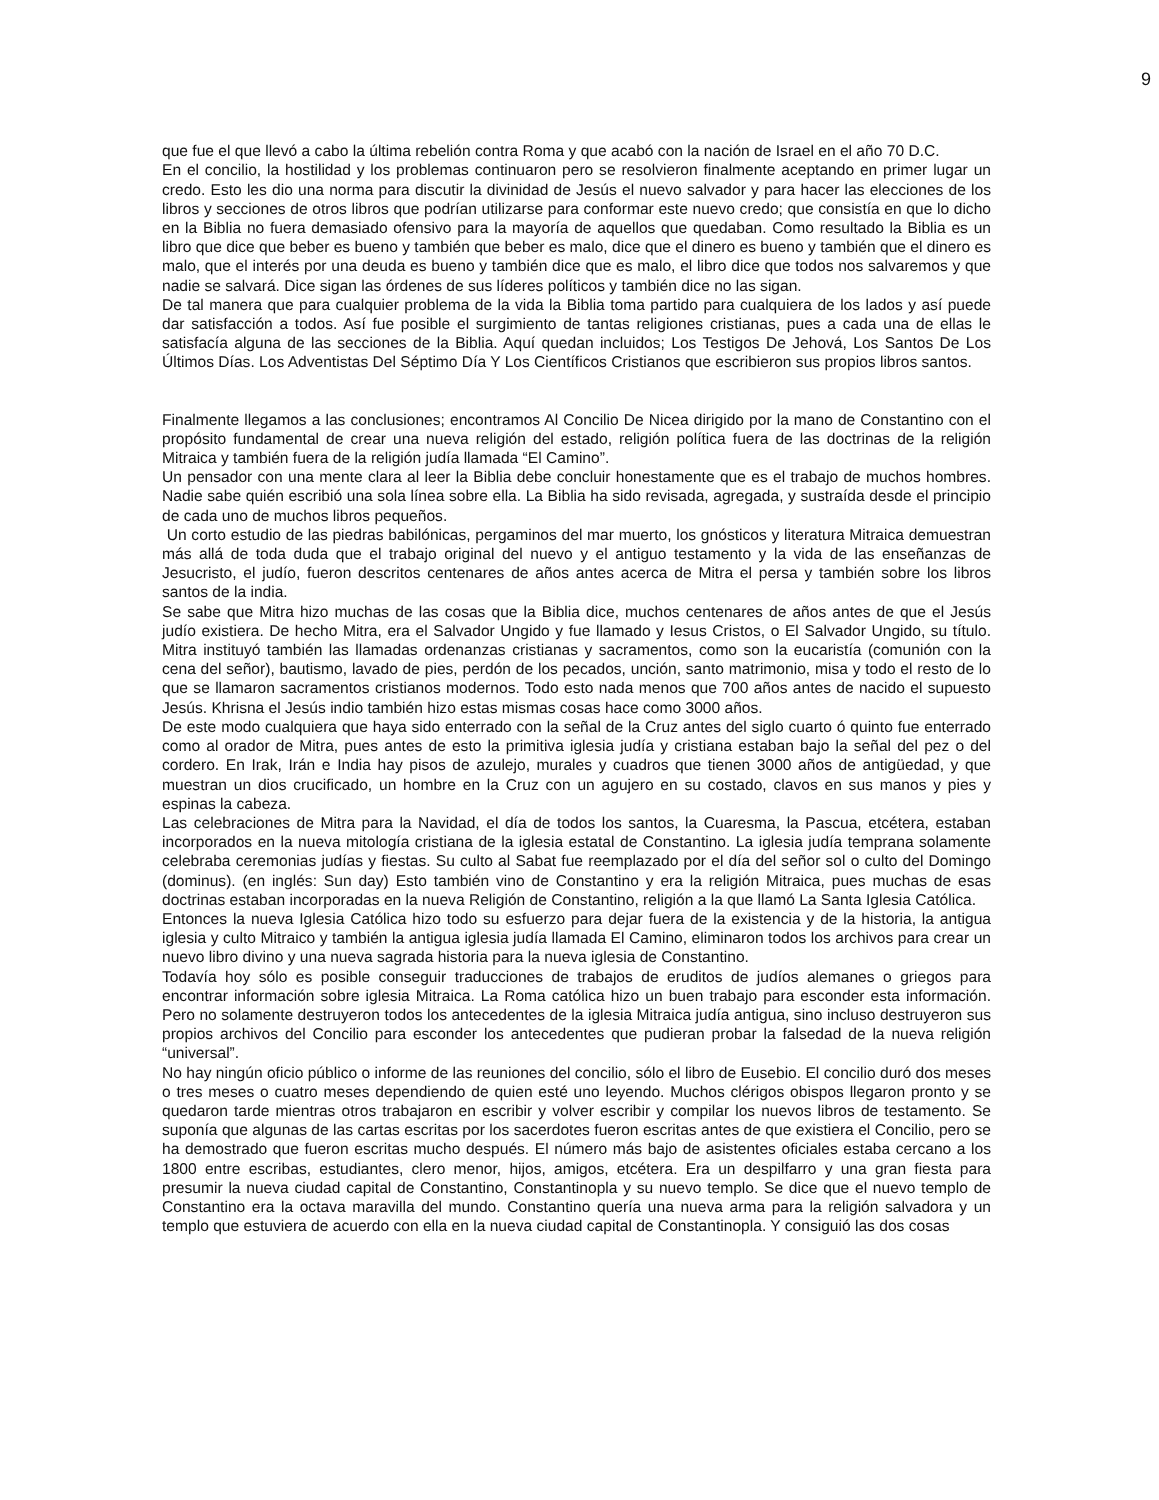9
que fue el que llevó a cabo la última rebelión contra Roma y que acabó con la nación de Israel en el año 70 D.C.
En el concilio, la hostilidad y los problemas continuaron pero se resolvieron finalmente aceptando en primer lugar un credo. Esto les dio una norma para discutir la divinidad de Jesús el nuevo salvador y para hacer las elecciones de los libros y secciones de otros libros que podrían utilizarse para conformar este nuevo credo; que consistía en que lo dicho en la Biblia no fuera demasiado ofensivo para la mayoría de aquellos que quedaban. Como resultado la Biblia es un libro que dice que beber es bueno y también que beber es malo, dice que el dinero es bueno y también que el dinero es malo, que el interés por una deuda es bueno y también dice que es malo, el libro dice que todos nos salvaremos y que nadie se salvará. Dice sigan las órdenes de sus líderes políticos y también dice no las sigan.
De tal manera que para cualquier problema de la vida la Biblia toma partido para cualquiera de los lados y así puede dar satisfacción a todos. Así fue posible el surgimiento de tantas religiones cristianas, pues a cada una de ellas le satisfacía alguna de las secciones de la Biblia. Aquí quedan incluidos; Los Testigos De Jehová, Los Santos De Los Últimos Días. Los Adventistas Del Séptimo Día Y Los Científicos Cristianos que escribieron sus propios libros santos.
Finalmente llegamos a las conclusiones; encontramos Al Concilio De Nicea dirigido por la mano de Constantino con el propósito fundamental de crear una nueva religión del estado, religión política fuera de las doctrinas de la religión Mitraica y también fuera de la religión judía llamada “El Camino”.
Un pensador con una mente clara al leer la Biblia debe concluir honestamente que es el trabajo de muchos hombres. Nadie sabe quién escribió una sola línea sobre ella. La Biblia ha sido revisada, agregada, y sustraída desde el principio de cada uno de muchos libros pequeños.
Un corto estudio de las piedras babilónicas, pergaminos del mar muerto, los gnósticos y literatura Mitraica demuestran más allá de toda duda que el trabajo original del nuevo y el antiguo testamento y la vida de las enseñanzas de Jesucristo, el judío, fueron descritos centenares de años antes acerca de Mitra el persa y también sobre los libros santos de la india.
Se sabe que Mitra hizo muchas de las cosas que la Biblia dice, muchos centenares de años antes de que el Jesús judío existiera. De hecho Mitra, era el Salvador Ungido y fue llamado y Iesus Cristos, o El Salvador Ungido, su título. Mitra instituyó también las llamadas ordenanzas cristianas y sacramentos, como son la eucaristía (comunión con la cena del señor), bautismo, lavado de pies, perdón de los pecados, unción, santo matrimonio, misa y todo el resto de lo que se llamaron sacramentos cristianos modernos. Todo esto nada menos que 700 años antes de nacido el supuesto Jesús. Khrisna el Jesús indio también hizo estas mismas cosas hace como 3000 años.
De este modo cualquiera que haya sido enterrado con la señal de la Cruz antes del siglo cuarto ó quinto fue enterrado como al orador de Mitra, pues antes de esto la primitiva iglesia judía y cristiana estaban bajo la señal del pez o del cordero. En Irak, Irán e India hay pisos de azulejo, murales y cuadros que tienen 3000 años de antigüedad, y que muestran un dios crucificado, un hombre en la Cruz con un agujero en su costado, clavos en sus manos y pies y espinas la cabeza.
Las celebraciones de Mitra para la Navidad, el día de todos los santos, la Cuaresma, la Pascua, etcétera, estaban incorporados en la nueva mitología cristiana de la iglesia estatal de Constantino. La iglesia judía temprana solamente celebraba ceremonias judías y fiestas. Su culto al Sabat fue reemplazado por el día del señor sol o culto del Domingo (dominus). (en inglés: Sun day) Esto también vino de Constantino y era la religión Mitraica, pues muchas de esas doctrinas estaban incorporadas en la nueva Religión de Constantino, religión a la que llamó La Santa Iglesia Católica.
Entonces la nueva Iglesia Católica hizo todo su esfuerzo para dejar fuera de la existencia y de la historia, la antigua iglesia y culto Mitraico y también la antigua iglesia judía llamada El Camino, eliminaron todos los archivos para crear un nuevo libro divino y una nueva sagrada historia para la nueva iglesia de Constantino.
Todavía hoy sólo es posible conseguir traducciones de trabajos de eruditos de judíos alemanes o griegos para encontrar información sobre iglesia Mitraica. La Roma católica hizo un buen trabajo para esconder esta información. Pero no solamente destruyeron todos los antecedentes de la iglesia Mitraica judía antigua, sino incluso destruyeron sus propios archivos del Concilio para esconder los antecedentes que pudieran probar la falsedad de la nueva religión “universal”.
No hay ningún oficio público o informe de las reuniones del concilio, sólo el libro de Eusebio. El concilio duró dos meses o tres meses o cuatro meses dependiendo de quien esté uno leyendo. Muchos clérigos obispos llegaron pronto y se quedaron tarde mientras otros trabajaron en escribir y volver escribir y compilar los nuevos libros de testamento. Se suponía que algunas de las cartas escritas por los sacerdotes fueron escritas antes de que existiera el Concilio, pero se ha demostrado que fueron escritas mucho después. El número más bajo de asistentes oficiales estaba cercano a los 1800 entre escribas, estudiantes, clero menor, hijos, amigos, etcétera. Era un despilfarro y una gran fiesta para presumir la nueva ciudad capital de Constantino, Constantinopla y su nuevo templo. Se dice que el nuevo templo de Constantino era la octava maravilla del mundo. Constantino quería una nueva arma para la religión salvadora y un templo que estuviera de acuerdo con ella en la nueva ciudad capital de Constantinopla. Y consiguió las dos cosas